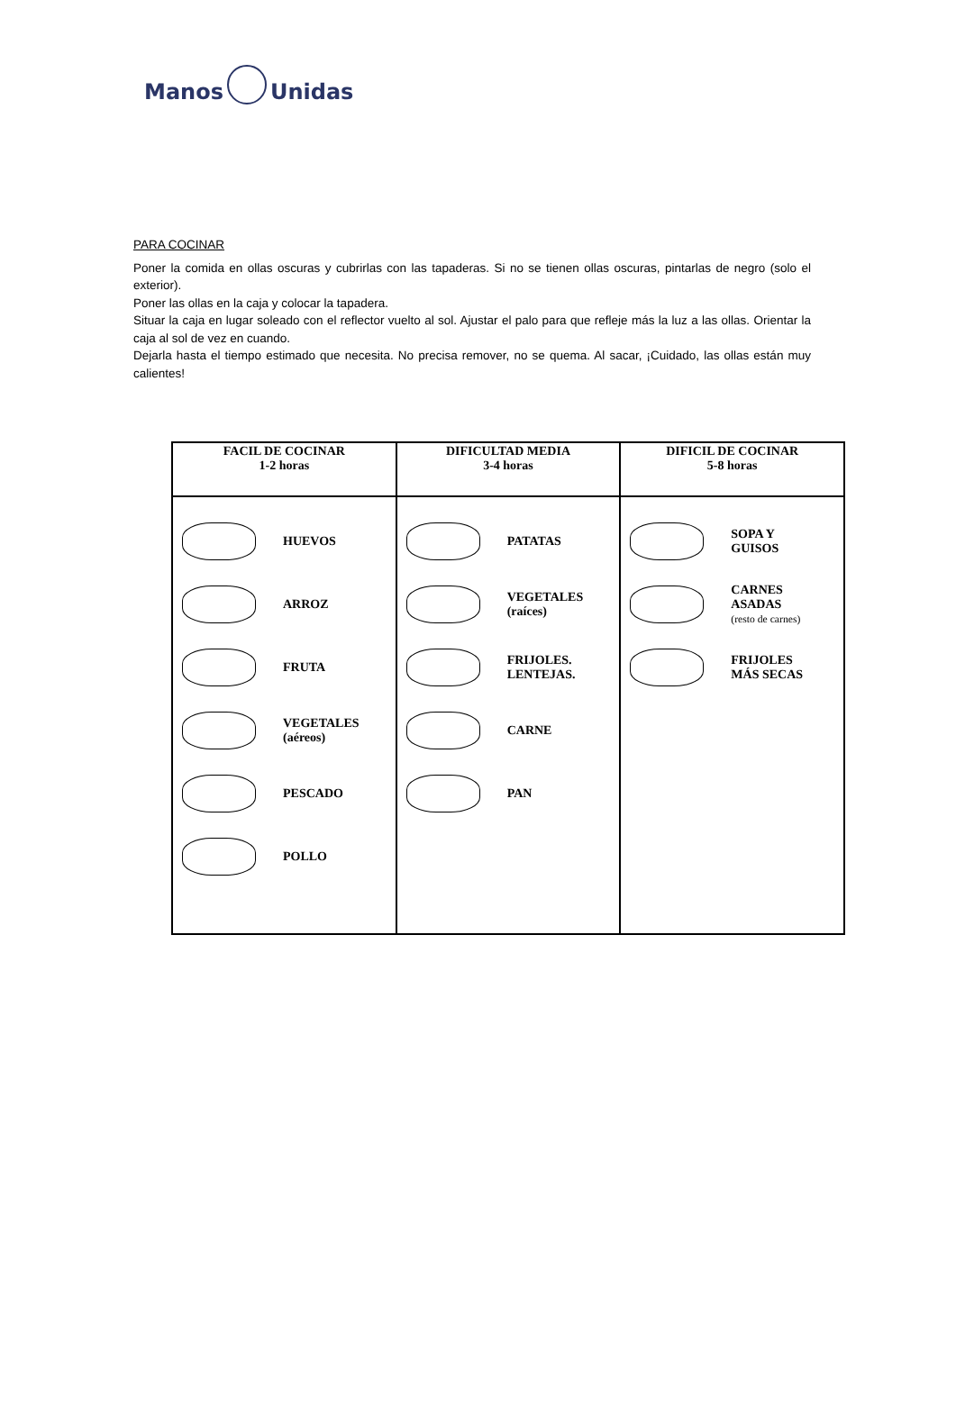Manos Unidas
PARA COCINAR
Poner la comida en ollas oscuras y cubrirlas con las tapaderas. Si no se tienen ollas oscuras, pintarlas de negro (solo el exterior).
Poner las ollas en la caja y colocar la tapadera.
Situar la caja en lugar soleado con el reflector vuelto al sol. Ajustar el palo para que refleje más la luz a las ollas. Orientar la caja al sol de vez en cuando.
Dejarla hasta el tiempo estimado que necesita. No precisa remover, no se quema. Al sacar, ¡Cuidado, las ollas están muy calientes!
| FACIL DE COCINAR 1-2 horas | DIFICULTAD MEDIA 3-4 horas | DIFICIL DE COCINAR 5-8 horas |
| --- | --- | --- |
| HUEVOS ARROZ FRUTA VEGETALES (aéreos) PESCADO POLLO | PATATAS VEGETALES (raíces) FRIJOLES. LENTEJAS. CARNE PAN | SOPA Y GUISOS CARNES ASADAS (resto de carnes) FRIJOLES MÁS SECAS |